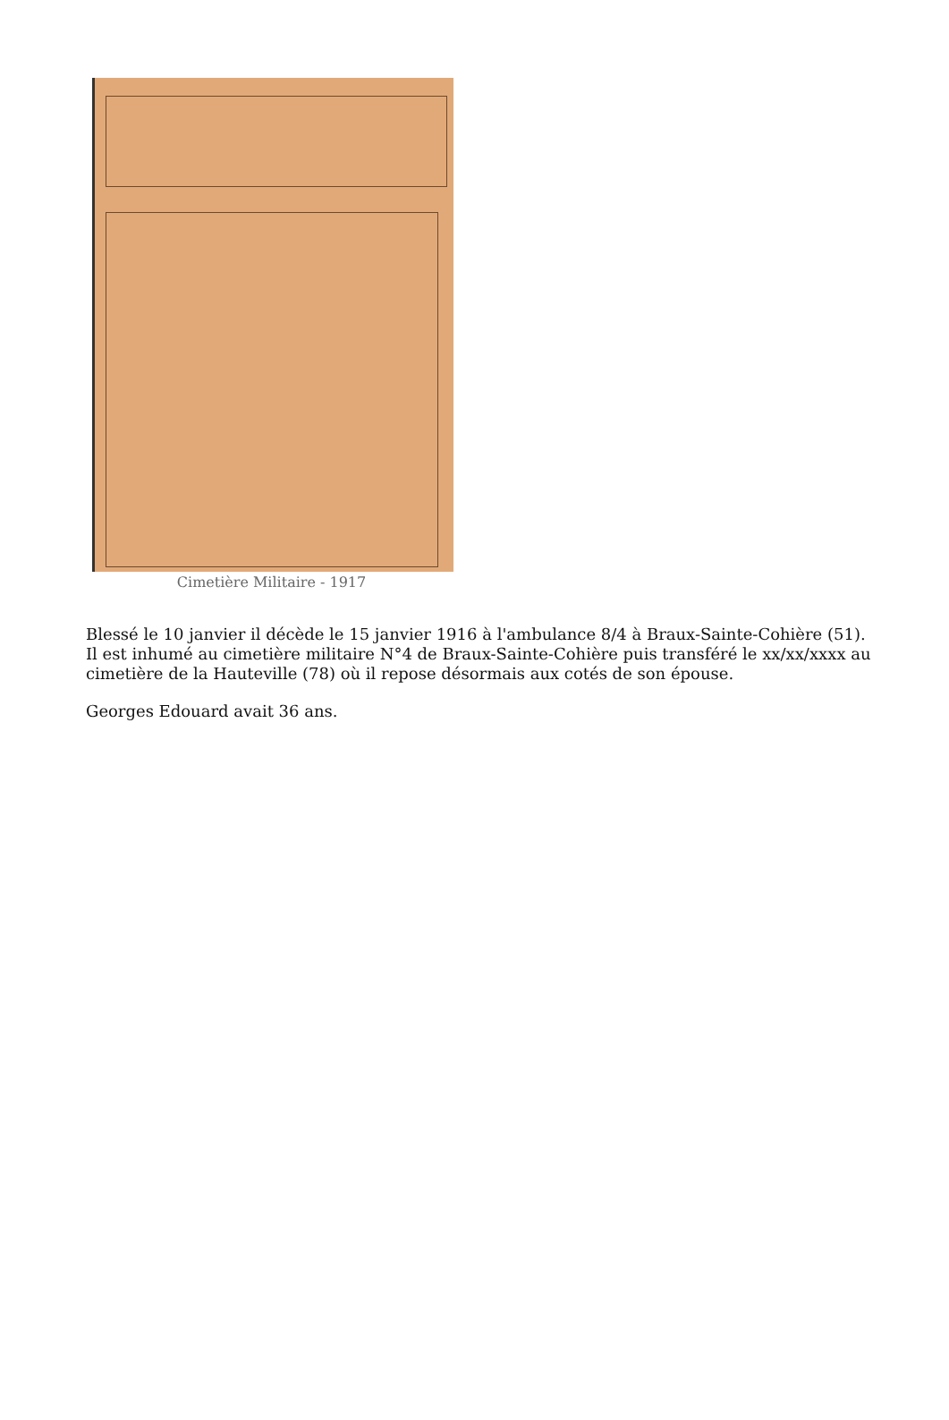Cimetière Militaire - 1917
Blessé le 10 janvier il décède le 15 janvier 1916 à l'ambulance 8/4 à Braux-Sainte-Cohière (51). Il est inhumé au cimetière militaire N°4 de Braux-Sainte-Cohière puis transféré le xx/xx/xxxx au cimetière de la Hauteville (78) où il repose désormais aux cotés de son épouse.
Georges Edouard avait 36 ans.